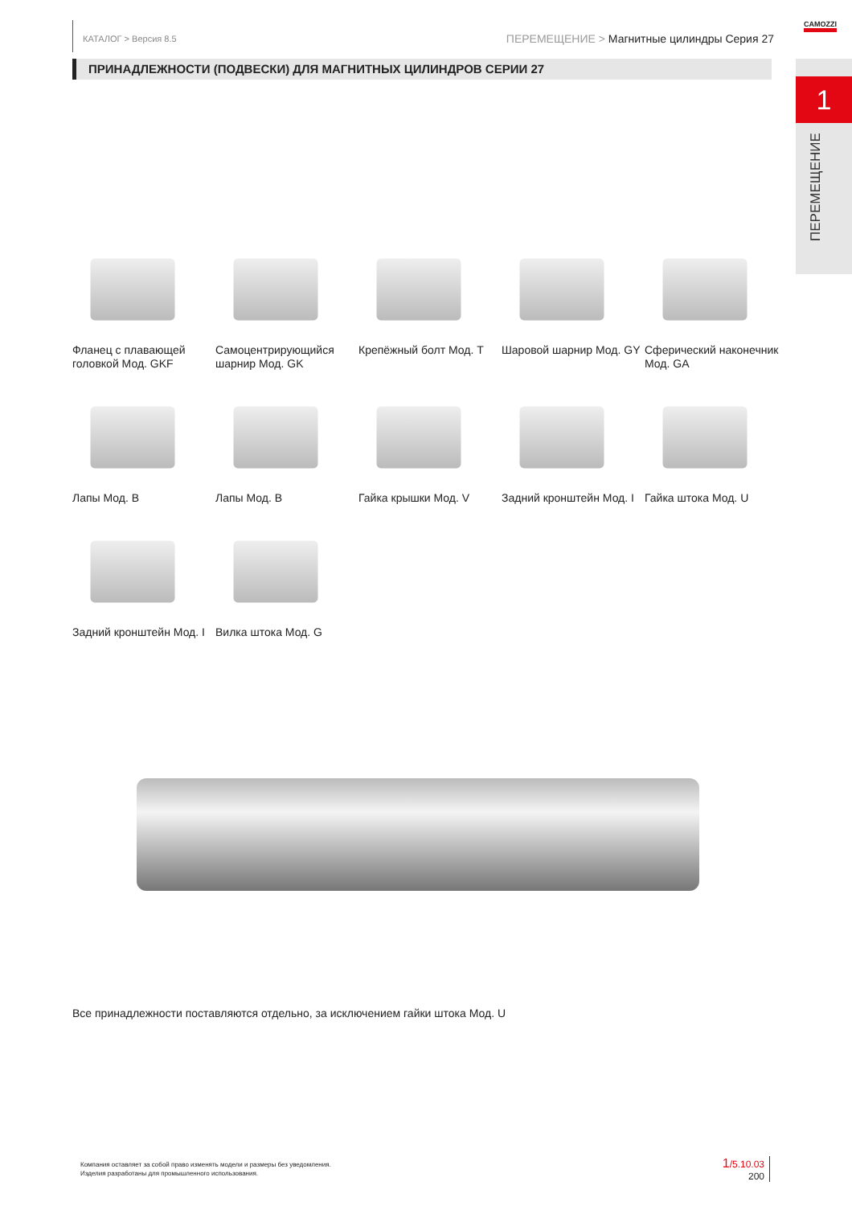КАТАЛОГ > Версия 8.5
ПЕРЕМЕЩЕНИЕ > Магнитные цилиндры Серия 27
CAMOZZI
ПРИНАДЛЕЖНОСТИ (ПОДВЕСКИ) ДЛЯ МАГНИТНЫХ ЦИЛИНДРОВ СЕРИИ 27
1
ПЕРЕМЕЩЕНИЕ
Фланец с плавающей головкой Мод. GKF
Самоцентрирующийся шарнир Мод. GK
Крепёжный болт Мод. T
Шаровой шарнир Мод. GY
Сферический наконечник Мод. GA
Лапы Мод. B
Лапы Мод. B
Гайка крышки Мод. V
Задний кронштейн Мод. I
Гайка штока Мод. U
Задний кронштейн Мод. I
Вилка штока Мод. G
Все принадлежности поставляются отдельно, за исключением гайки штока Мод. U
Компания оставляет за собой право изменять модели и размеры без уведомления.
Изделия разработаны для промышленного использования.
1/5.10.03
200